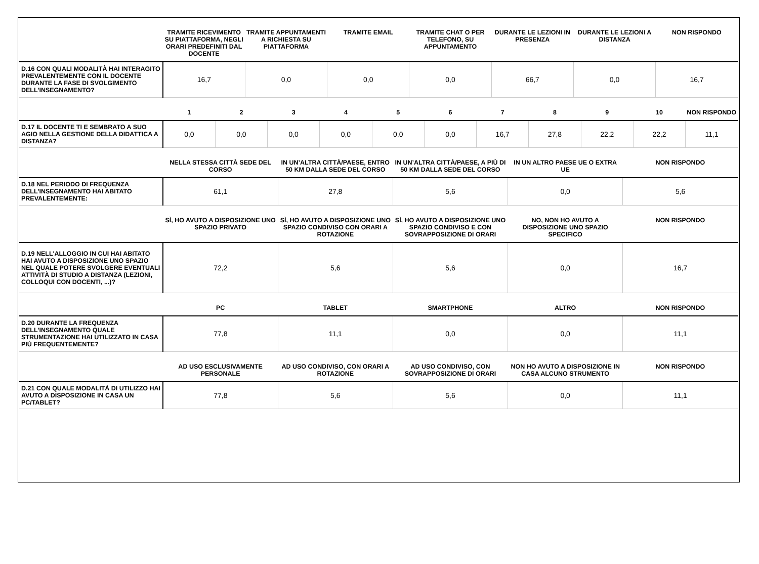| | TRAMITE RICEVIMENTO SU PIATTAFORMA, NEGLI ORARI PREDEFINITI DAL DOCENTE | TRAMITE APPUNTAMENTI A RICHIESTA SU PIATTAFORMA | TRAMITE EMAIL | TRAMITE CHAT O PER TELEFONO, SU APPUNTAMENTO | DURANTE LE LEZIONI IN PRESENZA | DURANTE LE LEZIONI A DISTANZA | NON RISPONDO |
| --- | --- | --- | --- | --- | --- | --- | --- |
| D.16 CON QUALI MODALITÀ HAI INTERAGITO PREVALENTEMENTE CON IL DOCENTE DURANTE LA FASE DI SVOLGIMENTO DELL’INSEGNAMENTO? | 16,7 | 0,0 | 0,0 | 0,0 | 66,7 | 0,0 | 16,7 |
| | 1 | 2 | 3 | 4 | 5 | 6 | 7 | 8 | 9 | 10 | NON RISPONDO |
| --- | --- | --- | --- | --- | --- | --- | --- | --- | --- | --- | --- |
| D.17 IL DOCENTE TI E SEMBRATO A SUO AGIO NELLA GESTIONE DELLA DIDATTICA A DISTANZA? | 0,0 | 0,0 | 0,0 | 0,0 | 0,0 | 0,0 | 16,7 | 27,8 | 22,2 | 22,2 | 11,1 |
| | NELLA STESSA CITTÀ SEDE DEL CORSO | IN UN’ALTRA CITTÀ/PAESE, ENTRO 50 KM DALLA SEDE DEL CORSO | IN UN’ALTRA CITTÀ/PAESE, A PIÙ DI 50 KM DALLA SEDE DEL CORSO | IN UN ALTRO PAESE UE O EXTRA UE | NON RISPONDO |
| --- | --- | --- | --- | --- | --- |
| D.18 NEL PERIODO DI FREQUENZA DELL’INSEGNAMENTO HAI ABITATO PREVALENTEMENTE: | 61,1 | 27,8 | 5,6 | 0,0 | 5,6 |
| | SÌ, HO AVUTO A DISPOSIZIONE UNO SPAZIO PRIVATO | SÌ, HO AVUTO A DISPOSIZIONE UNO SPAZIO CONDIVISO CON ORARI A ROTAZIONE | SÌ, HO AVUTO A DISPOSIZIONE UNO SPAZIO CONDIVISO E CON SOVRAPPOSIZIONE DI ORARI | NO, NON HO AVUTO A DISPOSIZIONE UNO SPAZIO SPECIFICO | NON RISPONDO |
| --- | --- | --- | --- | --- | --- |
| D.19 NELL'ALLOGGIO IN CUI HAI ABITATO HAI AVUTO A DISPOSIZIONE UNO SPAZIO NEL QUALE POTERE SVOLGERE EVENTUALI ATTIVITÀ DI STUDIO A DISTANZA (LEZIONI, COLLOQUI CON DOCENTI, ...)? | 72,2 | 5,6 | 5,6 | 0,0 | 16,7 |
| | PC | TABLET | SMARTPHONE | ALTRO | NON RISPONDO |
| --- | --- | --- | --- | --- | --- |
| D.20 DURANTE LA FREQUENZA DELL’INSEGNAMENTO QUALE STRUMENTAZIONE HAI UTILIZZATO IN CASA PIÙ FREQUENTEMENTE? | 77,8 | 11,1 | 0,0 | 0,0 | 11,1 |
| | AD USO ESCLUSIVAMENTE PERSONALE | AD USO CONDIVISO, CON ORARI A ROTAZIONE | AD USO CONDIVISO, CON SOVRAPPOSIZIONE DI ORARI | NON HO AVUTO A DISPOSIZIONE IN CASA ALCUNO STRUMENTO | NON RISPONDO |
| --- | --- | --- | --- | --- | --- |
| D.21 CON QUALE MODALITÀ DI UTILIZZO HAI AVUTO A DISPOSIZIONE IN CASA UN PC/TABLET? | 77,8 | 5,6 | 5,6 | 0,0 | 11,1 |